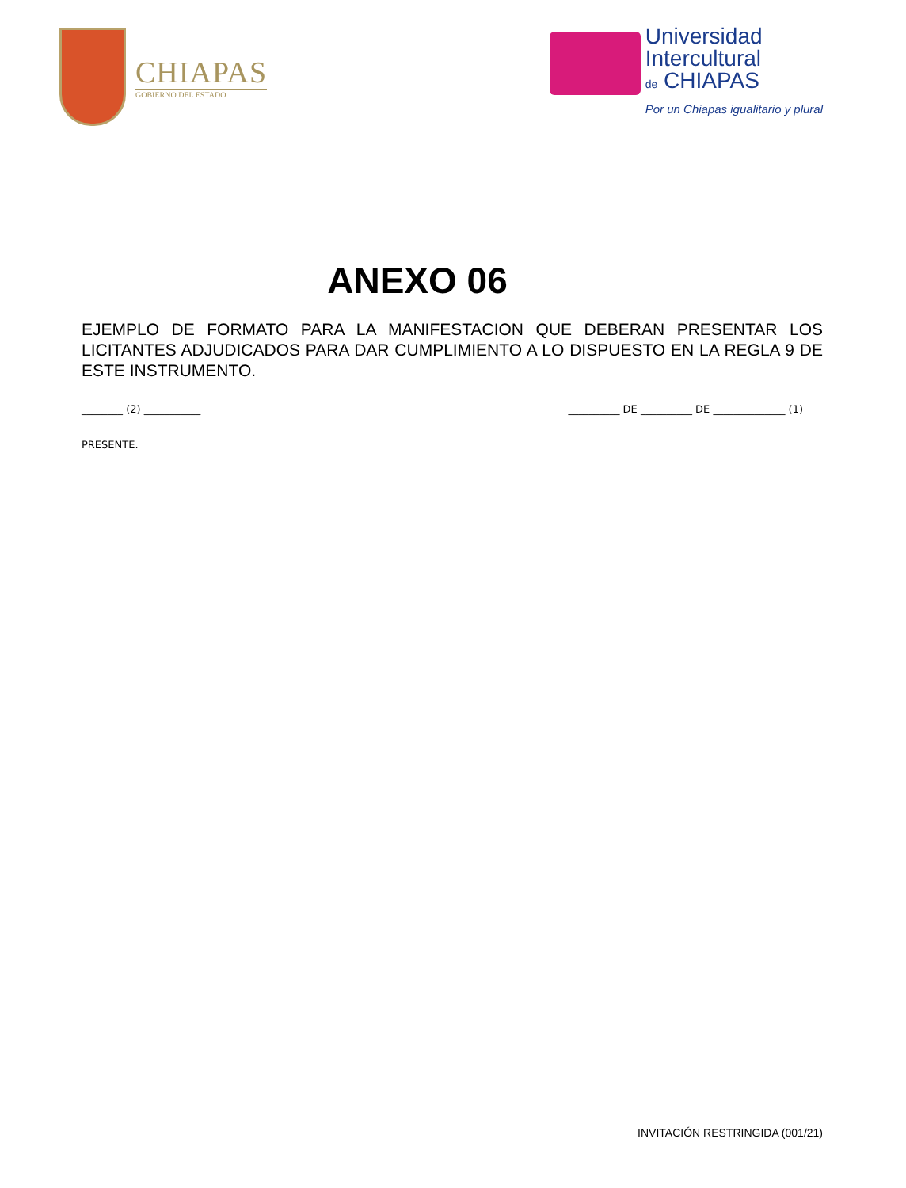CHIAPAS
GOBIERNO DEL ESTADO
Universidad
Intercultural
de CHIAPAS
Por un Chiapas igualitario y plural
ANEXO 06
EJEMPLO DE FORMATO PARA LA MANIFESTACION QUE DEBERAN PRESENTAR LOS LICITANTES ADJUDICADOS PARA DAR CUMPLIMIENTO A LO DISPUESTO EN LA REGLA 9 DE ESTE INSTRUMENTO.
________ (2) ___________ __________ DE __________ DE ______________ (1)
PRESENTE.
INVITACIÓN RESTRINGIDA (001/21)